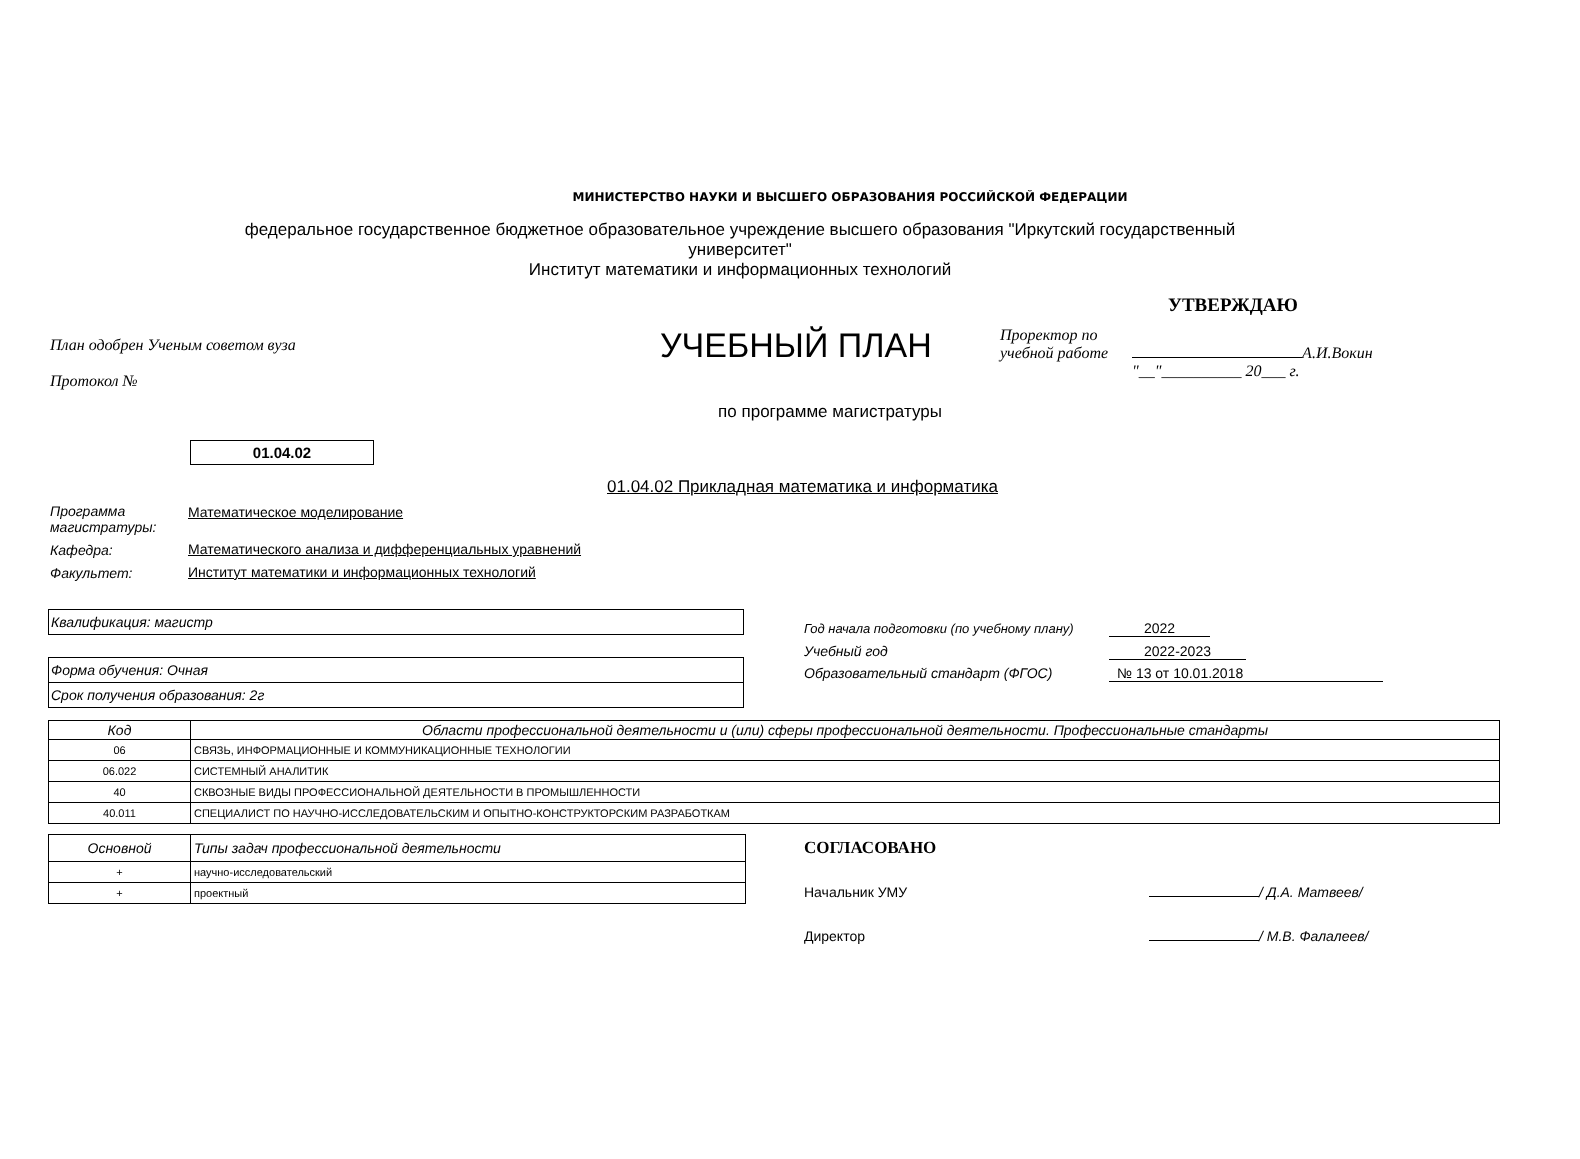МИНИСТЕРСТВО НАУКИ И ВЫСШЕГО ОБРАЗОВАНИЯ РОССИЙСКОЙ ФЕДЕРАЦИИ
федеральное государственное бюджетное образовательное учреждение высшего образования "Иркутский государственный университет"
Институт математики и информационных технологий
УТВЕРЖДАЮ
План одобрен Ученым советом вуза
Протокол №
УЧЕБНЫЙ ПЛАН
Проректор по
учебной работе А.И.Вокин
"__"__________ 20___ г.
по программе магистратуры
01.04.02
01.04.02 Прикладная математика и информатика
| Программа магистратуры: | Математическое моделирование |
| Кафедра: | Математического анализа и дифференциальных уравнений |
| Факультет: | Институт математики и информационных технологий |
Квалификация: магистр
Форма обучения: Очная
Срок получения образования: 2г
Год начала подготовки (по учебному плану) 2022
Учебный год 2022-2023
Образовательный стандарт (ФГОС) № 13 от 10.01.2018
| Код | Области профессиональной деятельности и (или) сферы профессиональной деятельности. Профессиональные стандарты |
| --- | --- |
| 06 | СВЯЗЬ, ИНФОРМАЦИОННЫЕ И КОММУНИКАЦИОННЫЕ ТЕХНОЛОГИИ |
| 06.022 | СИСТЕМНЫЙ АНАЛИТИК |
| 40 | СКВОЗНЫЕ ВИДЫ ПРОФЕССИОНАЛЬНОЙ ДЕЯТЕЛЬНОСТИ В ПРОМЫШЛЕННОСТИ |
| 40.011 | СПЕЦИАЛИСТ ПО НАУЧНО-ИССЛЕДОВАТЕЛЬСКИМ И ОПЫТНО-КОНСТРУКТОРСКИМ РАЗРАБОТКАМ |
| Основной | Типы задач профессиональной деятельности |
| + | научно-исследовательский |
| + | проектный |
СОГЛАСОВАНО
Начальник УМУ / Д.А. Матвеев/
Директор / М.В. Фалалеев/